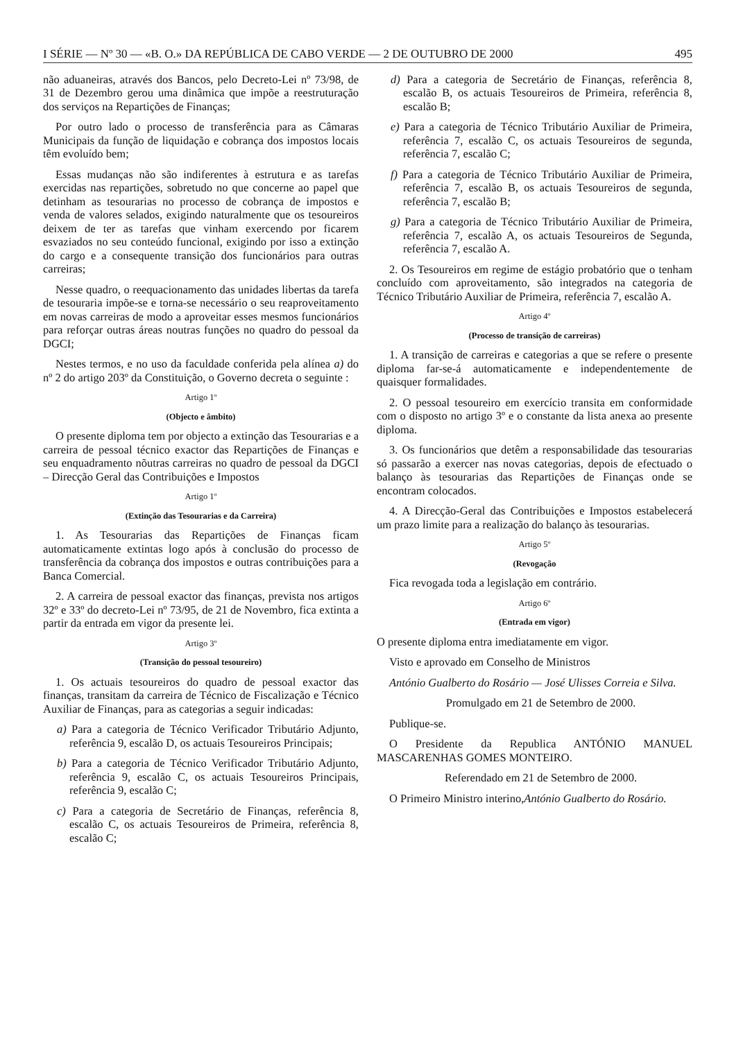I SÉRIE — Nº 30 — «B. O.» DA REPÚBLICA DE CABO VERDE — 2 DE OUTUBRO DE 2000 495
não aduaneiras, através dos Bancos, pelo Decreto-Lei nº 73/98, de 31 de Dezembro gerou uma dinâmica que impõe a reestruturação dos serviços na Repartições de Finanças;
Por outro lado o processo de transferência para as Câmaras Municipais da função de liquidação e cobrança dos impostos locais têm evoluído bem;
Essas mudanças não são indiferentes à estrutura e as tarefas exercidas nas repartições, sobretudo no que concerne ao papel que detinham as tesourarias no processo de cobrança de impostos e venda de valores selados, exigindo naturalmente que os tesoureiros deixem de ter as tarefas que vinham exercendo por ficarem esvaziados no seu conteúdo funcional, exigindo por isso a extinção do cargo e a consequente transição dos funcionários para outras carreiras;
Nesse quadro, o reequacionamento das unidades libertas da tarefa de tesouraria impõe-se e torna-se necessário o seu reaproveitamento em novas carreiras de modo a aproveitar esses mesmos funcionários para reforçar outras áreas noutras funções no quadro do pessoal da DGCI;
Nestes termos, e no uso da faculdade conferida pela alínea a) do nº 2 do artigo 203º da Constituição, o Governo decreta o seguinte :
Artigo 1º
(Objecto e âmbito)
O presente diploma tem por objecto a extinção das Tesourarias e a carreira de pessoal técnico exactor das Repartições de Finanças e seu enquadramento nõutras carreiras no quadro de pessoal da DGCI – Direcção Geral das Contribuições e Impostos
Artigo 1º
(Extinção das Tesourarias e da Carreira)
1. As Tesourarias das Repartições de Finanças ficam automaticamente extintas logo após à conclusão do processo de transferência da cobrança dos impostos e outras contribuições para a Banca Comercial.
2. A carreira de pessoal exactor das finanças, prevista nos artigos 32º e 33º do decreto-Lei nº 73/95, de 21 de Novembro, fica extinta a partir da entrada em vigor da presente lei.
Artigo 3º
(Transição do pessoal tesoureiro)
1. Os actuais tesoureiros do quadro de pessoal exactor das finanças, transitam da carreira de Técnico de Fiscalização e Técnico Auxiliar de Finanças, para as categorias a seguir indicadas:
a) Para a categoria de Técnico Verificador Tributário Adjunto, referência 9, escalão D, os actuais Tesoureiros Principais;
b) Para a categoria de Técnico Verificador Tributário Adjunto, referência 9, escalão C, os actuais Tesoureiros Principais, referência 9, escalão C;
c) Para a categoria de Secretário de Finanças, referência 8, escalão C, os actuais Tesoureiros de Primeira, referência 8, escalão C;
d) Para a categoria de Secretário de Finanças, referência 8, escalão B, os actuais Tesoureiros de Primeira, referência 8, escalão B;
e) Para a categoria de Técnico Tributário Auxiliar de Primeira, referência 7, escalão C, os actuais Tesoureiros de segunda, referência 7, escalão C;
f) Para a categoria de Técnico Tributário Auxiliar de Primeira, referência 7, escalão B, os actuais Tesoureiros de segunda, referência 7, escalão B;
g) Para a categoria de Técnico Tributário Auxiliar de Primeira, referência 7, escalão A, os actuais Tesoureiros de Segunda, referência 7, escalão A.
2. Os Tesoureiros em regime de estágio probatório que o tenham concluído com aproveitamento, são integrados na categoria de Técnico Tributário Auxiliar de Primeira, referência 7, escalão A.
Artigo 4º
(Processo de transição de carreiras)
1. A transição de carreiras e categorias a que se refere o presente diploma far-se-á automaticamente e independentemente de quaisquer formalidades.
2. O pessoal tesoureiro em exercício transita em conformidade com o disposto no artigo 3º e o constante da lista anexa ao presente diploma.
3. Os funcionários que detêm a responsabilidade das tesourarias só passarão a exercer nas novas categorias, depois de efectuado o balanço às tesourarias das Repartições de Finanças onde se encontram colocados.
4. A Direcção-Geral das Contribuições e Impostos estabelecerá um prazo limite para a realização do balanço às tesourarias.
Artigo 5º
(Revogação
Fica revogada toda a legislação em contrário.
Artigo 6º
(Entrada em vigor)
O presente diploma entra imediatamente em vigor.
Visto e aprovado em Conselho de Ministros
António Gualberto do Rosário — José Ulisses Correia e Silva.
Promulgado em 21 de Setembro de 2000.
Publique-se.
O Presidente da Republica ANTÓNIO MANUEL MASCARENHAS GOMES MONTEIRO.
Referendado em 21 de Setembro de 2000.
O Primeiro Ministro interino,António Gualberto do Rosário.